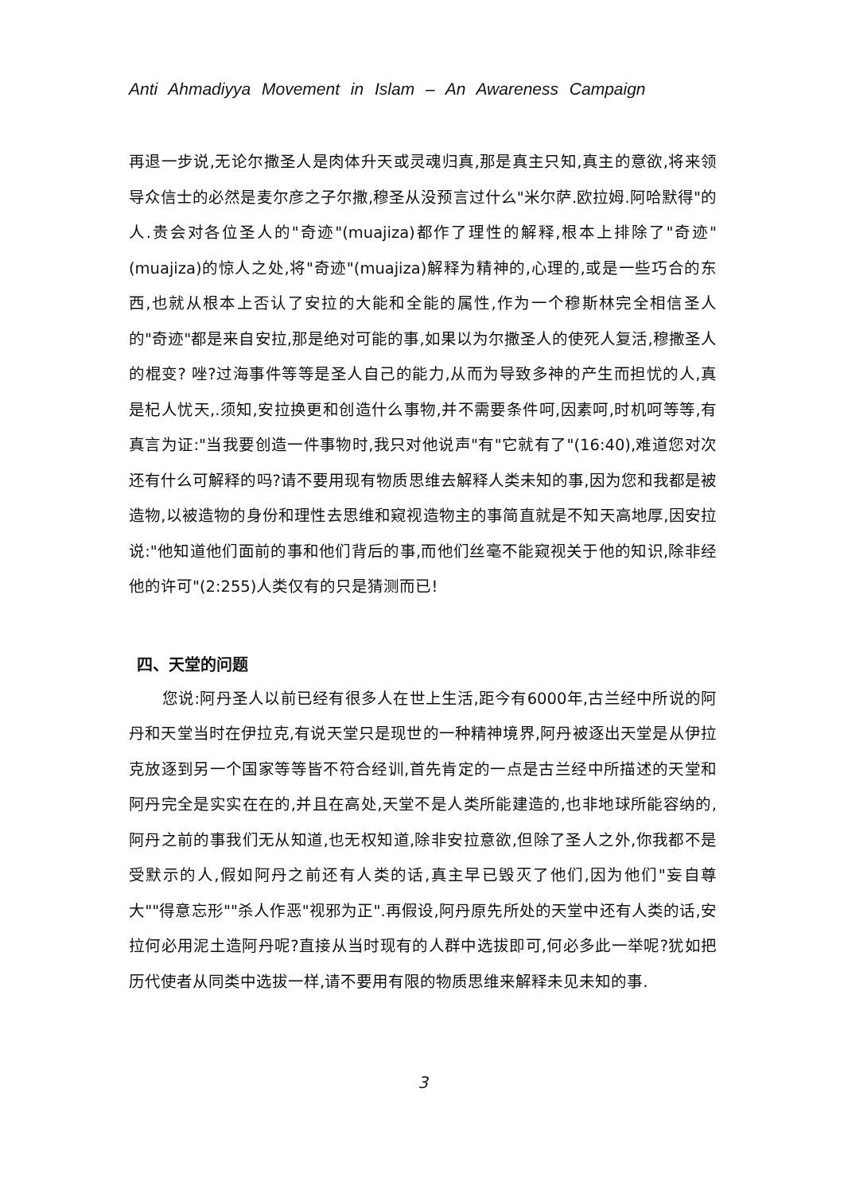Anti Ahmadiyya Movement in Islam – An Awareness Campaign
再退一步说,无论尔撒圣人是肉体升天或灵魂归真,那是真主只知,真主的意欲,将来领导众信士的必然是麦尔彦之子尔撒,穆圣从没预言过什么"米尔萨.欧拉姆.阿哈默得"的人.贵会对各位圣人的"奇迹"(muajiza)都作了理性的解释,根本上排除了"奇迹"(muajiza)的惊人之处,将"奇迹"(muajiza)解释为精神的,心理的,或是一些巧合的东西,也就从根本上否认了安拉的大能和全能的属性,作为一个穆斯林完全相信圣人的"奇迹"都是来自安拉,那是绝对可能的事,如果以为尔撒圣人的使死人复活,穆撒圣人的棍变? 唑?过海事件等等是圣人自己的能力,从而为导致多神的产生而担忧的人,真是杞人忧天,.须知,安拉换更和创造什么事物,并不需要条件呵,因素呵,时机呵等等,有真言为证:"当我要创造一件事物时,我只对他说声"有"它就有了"(16:40),难道您对次还有什么可解释的吗?请不要用现有物质思维去解释人类未知的事,因为您和我都是被造物,以被造物的身份和理性去思维和窥视造物主的事简直就是不知天高地厚,因安拉说:"他知道他们面前的事和他们背后的事,而他们丝毫不能窥视关于他的知识,除非经他的许可"(2:255)人类仅有的只是猜测而已!
四、天堂的问题
您说:阿丹圣人以前已经有很多人在世上生活,距今有6000年,古兰经中所说的阿丹和天堂当时在伊拉克,有说天堂只是现世的一种精神境界,阿丹被逐出天堂是从伊拉克放逐到另一个国家等等皆不符合经训,首先肯定的一点是古兰经中所描述的天堂和阿丹完全是实实在在的,并且在高处,天堂不是人类所能建造的,也非地球所能容纳的,阿丹之前的事我们无从知道,也无权知道,除非安拉意欲,但除了圣人之外,你我都不是受默示的人,假如阿丹之前还有人类的话,真主早已毁灭了他们,因为他们"妄自尊大""得意忘形""杀人作恶"视邪为正".再假设,阿丹原先所处的天堂中还有人类的话,安拉何必用泥土造阿丹呢?直接从当时现有的人群中选拔即可,何必多此一举呢?犹如把历代使者从同类中选拔一样,请不要用有限的物质思维来解释未见未知的事.
3